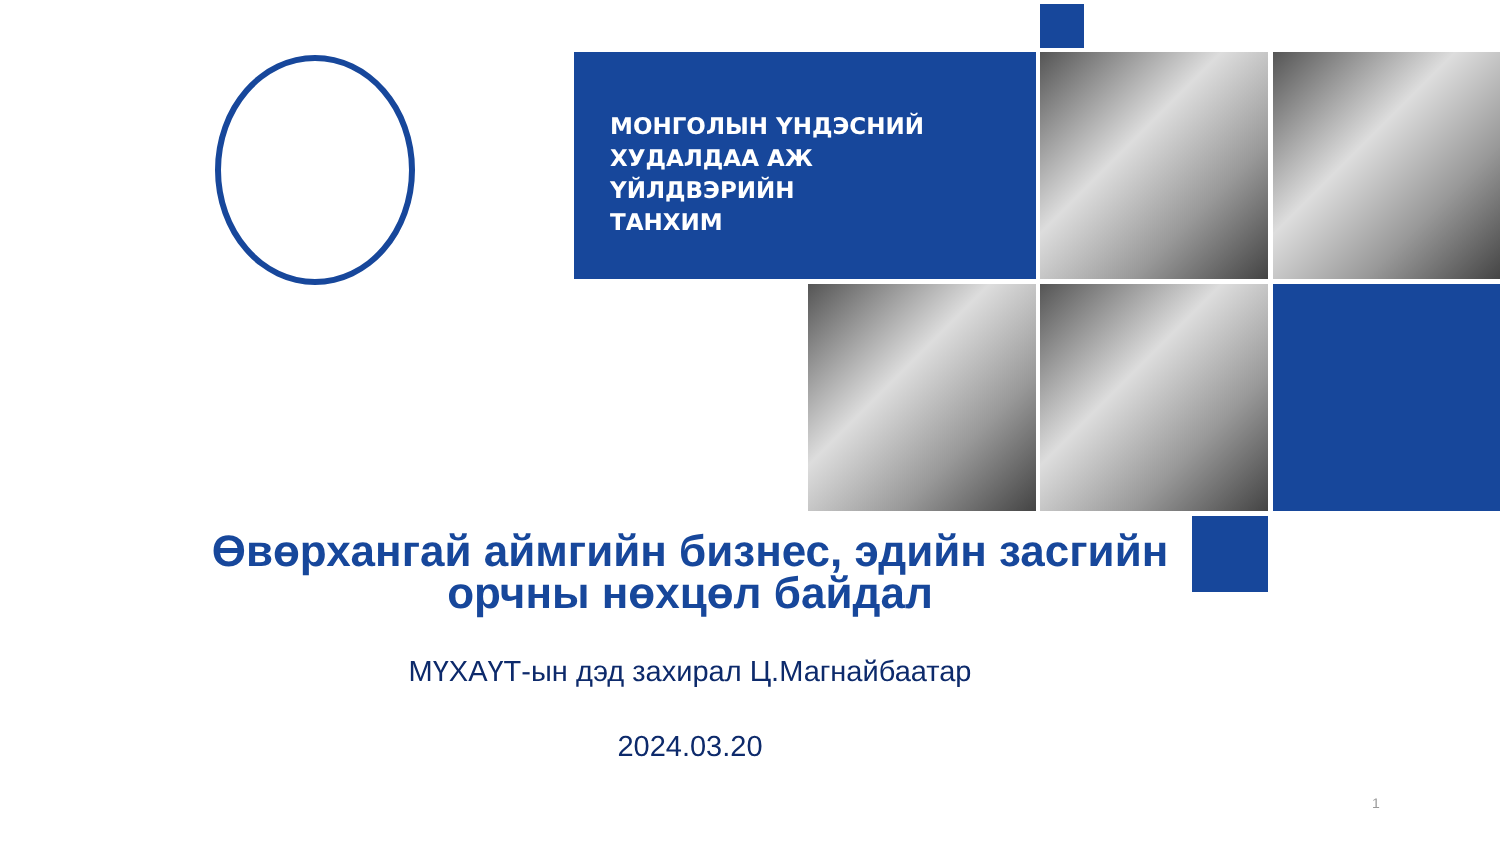МОНГОЛЫН ҮНДЭСНИЙ
ХУДАЛДАА АЖ
ҮЙЛДВЭРИЙН
ТАНХИМ
Өвөрхангай аймгийн бизнес, эдийн засгийн орчны нөхцөл байдал
МҮХАҮТ-ын дэд захирал Ц.Магнайбаатар
2024.03.20
1